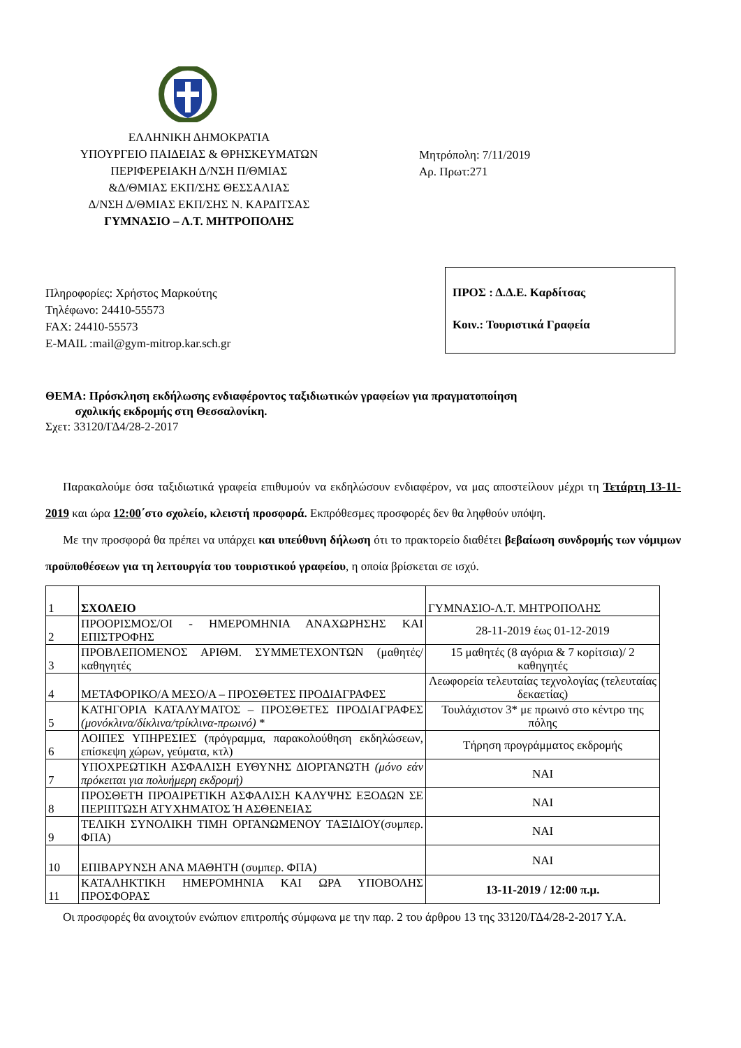ΕΛΛΗΝΙΚΗ ΔΗΜΟΚΡΑΤΙΑ
ΥΠΟΥΡΓΕΙΟ ΠΑΙΔΕΙΑΣ & ΘΡΗΣΚΕΥΜΑΤΩΝ
ΠΕΡΙΦΕΡΕΙΑΚΗ Δ/ΝΣΗ Π/ΘΜΙΑΣ
&Δ/ΘΜΙΑΣ ΕΚΠ/ΣΗΣ ΘΕΣΣΑΛΙΑΣ
Δ/ΝΣΗ Δ/ΘΜΙΑΣ ΕΚΠ/ΣΗΣ Ν. ΚΑΡΔΙΤΣΑΣ
ΓΥΜΝΑΣΙΟ – Λ.Τ. ΜΗΤΡΟΠΟΛΗΣ
Μητρόπολη: 7/11/2019
Αρ. Πρωτ:271
Πληροφορίες: Χρήστος Μαρκούτης
Τηλέφωνο: 24410-55573
FAX: 24410-55573
E-MAIL :mail@gym-mitrop.kar.sch.gr
ΠΡΟΣ : Δ.Δ.Ε. Καρδίτσας
Κοιν.: Τουριστικά Γραφεία
ΘΕΜΑ: Πρόσκληση εκδήλωσης ενδιαφέροντος ταξιδιωτικών γραφείων για πραγματοποίηση
σχολικής εκδρομής στη Θεσσαλονίκη.
Σχετ: 33120/ΓΔ4/28-2-2017
Παρακαλούμε όσα ταξιδιωτικά γραφεία επιθυμούν να εκδηλώσουν ενδιαφέρον, να μας αποστείλουν μέχρι τη Τετάρτη 13-11-2019 και ώρα 12:00΄στο σχολείο, κλειστή προσφορά. Εκπρόθεσμες προσφορές δεν θα ληφθούν υπόψη.
Με την προσφορά θα πρέπει να υπάρχει και υπεύθυνη δήλωση ότι το πρακτορείο διαθέτει βεβαίωση συνδρομής των νόμιμων προϋποθέσεων για τη λειτουργία του τουριστικού γραφείου, η οποία βρίσκεται σε ισχύ.
| 1 | ΣΧΟΛΕΙΟ | ΓΥΜΝΑΣΙΟ-Λ.Τ. ΜΗΤΡΟΠΟΛΗΣ |
| 2 | ΠΡΟΟΡΙΣΜΟΣ/ΟΙ - ΗΜΕΡΟΜΗΝΙΑ ΑΝΑΧΩΡΗΣΗΣ ΚΑΙ ΕΠΙΣΤΡΟΦΗΣ | 28-11-2019 έως 01-12-2019 |
| 3 | ΠΡΟΒΛΕΠΟΜΕΝΟΣ ΑΡΙΘΜ. ΣΥΜΜΕΤΕΧΟΝΤΩΝ (μαθητές/καθηγητές | 15 μαθητές (8 αγόρια & 7 κορίτσια)/ 2 καθηγητές |
| 4 | ΜΕΤΑΦΟΡΙΚΟ/Α ΜΕΣΟ/Α – ΠΡΟΣΘΕΤΕΣ ΠΡΟΔΙΑΓΡΑΦΕΣ | Λεωφορεία τελευταίας τεχνολογίας (τελευταίας δεκαετίας) |
| 5 | ΚΑΤΗΓΟΡΙΑ ΚΑΤΑΛΥΜΑΤΟΣ – ΠΡΟΣΘΕΤΕΣ ΠΡΟΔΙΑΓΡΑΦΕΣ (μονόκλινα/δίκλινα/τρίκλινα-πρωινό) * | Τουλάχιστον 3* με πρωινό στο κέντρο της πόλης |
| 6 | ΛΟΙΠΕΣ ΥΠΗΡΕΣΙΕΣ (πρόγραμμα, παρακολούθηση εκδηλώσεων, επίσκεψη χώρων, γεύματα, κτλ) | Τήρηση προγράμματος εκδρομής |
| 7 | ΥΠΟΧΡΕΩΤΙΚΗ ΑΣΦΑΛΙΣΗ ΕΥΘΥΝΗΣ ΔΙΟΡΓΑΝΩΤΗ (μόνο εάν πρόκειται για πολυήμερη εκδρομή) | ΝΑΙ |
| 8 | ΠΡΟΣΘΕΤΗ ΠΡΟΑΙΡΕΤΙΚΗ ΑΣΦΑΛΙΣΗ ΚΑΛΥΨΗΣ ΕΞΟΔΩΝ ΣΕ ΠΕΡΙΠΤΩΣΗ ΑΤΥΧΗΜΑΤΟΣ Ή ΑΣΘΕΝΕΙΑΣ | ΝΑΙ |
| 9 | ΤΕΛΙΚΗ ΣΥΝΟΛΙΚΗ ΤΙΜΗ ΟΡΓΑΝΩΜΕΝΟΥ ΤΑΞΙΔΙΟΥ(συμπερ. ΦΠΑ) | ΝΑΙ |
| 10 | ΕΠΙΒΑΡΥΝΣΗ ΑΝΑ ΜΑΘΗΤΗ (συμπερ. ΦΠΑ) | ΝΑΙ |
| 11 | ΚΑΤΑΛΗΚΤΙΚΗ ΗΜΕΡΟΜΗΝΙΑ ΚΑΙ ΩΡΑ ΥΠΟΒΟΛΗΣ ΠΡΟΣΦΟΡΑΣ | 13-11-2019 / 12:00 π.μ. |
Οι προσφορές θα ανοιχτούν ενώπιον επιτροπής σύμφωνα με την παρ. 2 του άρθρου 13 της 33120/ΓΔ4/28-2-2017 Υ.Α.